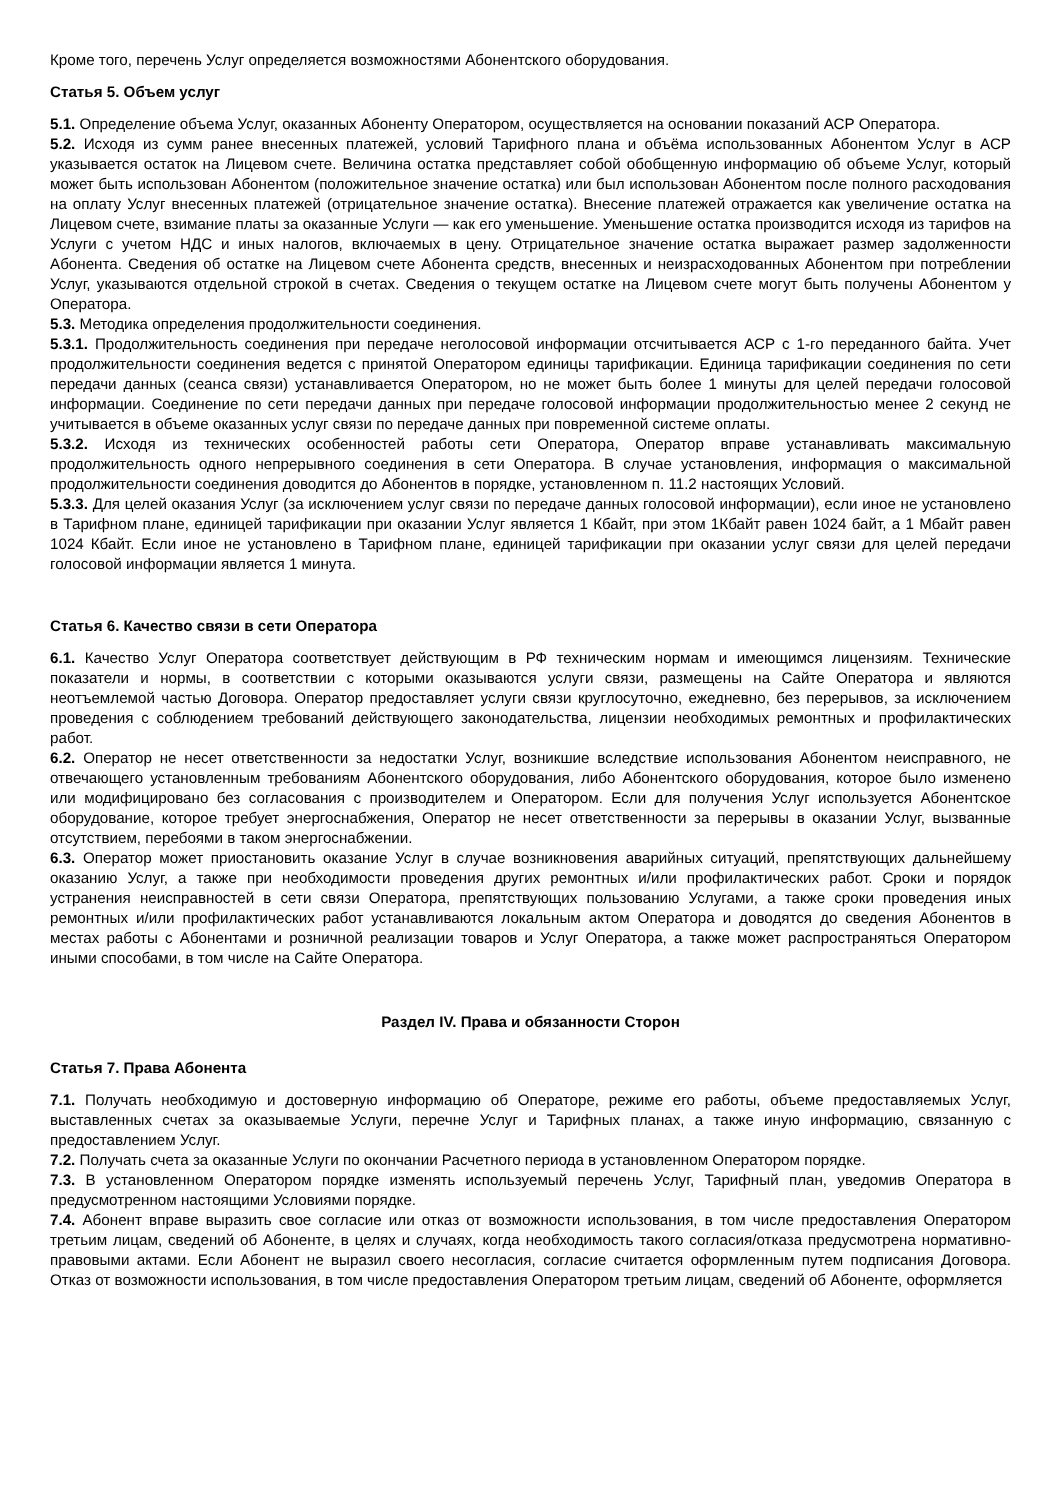Кроме того, перечень Услуг определяется возможностями Абонентского оборудования.
Статья 5. Объем услуг
5.1. Определение объема Услуг, оказанных Абоненту Оператором, осуществляется на основании показаний АСР Оператора.
5.2. Исходя из сумм ранее внесенных платежей, условий Тарифного плана и объёма использованных Абонентом Услуг в АСР указывается остаток на Лицевом счете. Величина остатка представляет собой обобщенную информацию об объеме Услуг, который может быть использован Абонентом (положительное значение остатка) или был использован Абонентом после полного расходования на оплату Услуг внесенных платежей (отрицательное значение остатка). Внесение платежей отражается как увеличение остатка на Лицевом счете, взимание платы за оказанные Услуги — как его уменьшение. Уменьшение остатка производится исходя из тарифов на Услуги с учетом НДС и иных налогов, включаемых в цену. Отрицательное значение остатка выражает размер задолженности Абонента. Сведения об остатке на Лицевом счете Абонента средств, внесенных и неизрасходованных Абонентом при потреблении Услуг, указываются отдельной строкой в счетах. Сведения о текущем остатке на Лицевом счете могут быть получены Абонентом у Оператора.
5.3. Методика определения продолжительности соединения.
5.3.1. Продолжительность соединения при передаче неголосовой информации отсчитывается АСР с 1-го переданного байта. Учет продолжительности соединения ведется с принятой Оператором единицы тарификации. Единица тарификации соединения по сети передачи данных (сеанса связи) устанавливается Оператором, но не может быть более 1 минуты для целей передачи голосовой информации. Соединение по сети передачи данных при передаче голосовой информации продолжительностью менее 2 секунд не учитывается в объеме оказанных услуг связи по передаче данных при повременной системе оплаты.
5.3.2. Исходя из технических особенностей работы сети Оператора, Оператор вправе устанавливать максимальную продолжительность одного непрерывного соединения в сети Оператора. В случае установления, информация о максимальной продолжительности соединения доводится до Абонентов в порядке, установленном п. 11.2 настоящих Условий.
5.3.3. Для целей оказания Услуг (за исключением услуг связи по передаче данных голосовой информации), если иное не установлено в Тарифном плане, единицей тарификации при оказании Услуг является 1 Кбайт, при этом 1Кбайт равен 1024 байт, а 1 Мбайт равен 1024 Кбайт. Если иное не установлено в Тарифном плане, единицей тарификации при оказании услуг связи для целей передачи голосовой информации является 1 минута.
Статья 6. Качество связи в сети Оператора
6.1. Качество Услуг Оператора соответствует действующим в РФ техническим нормам и имеющимся лицензиям. Технические показатели и нормы, в соответствии с которыми оказываются услуги связи, размещены на Сайте Оператора и являются неотъемлемой частью Договора. Оператор предоставляет услуги связи круглосуточно, ежедневно, без перерывов, за исключением проведения с соблюдением требований действующего законодательства, лицензии необходимых ремонтных и профилактических работ.
6.2. Оператор не несет ответственности за недостатки Услуг, возникшие вследствие использования Абонентом неисправного, не отвечающего установленным требованиям Абонентского оборудования, либо Абонентского оборудования, которое было изменено или модифицировано без согласования с производителем и Оператором. Если для получения Услуг используется Абонентское оборудование, которое требует энергоснабжения, Оператор не несет ответственности за перерывы в оказании Услуг, вызванные отсутствием, перебоями в таком энергоснабжении.
6.3. Оператор может приостановить оказание Услуг в случае возникновения аварийных ситуаций, препятствующих дальнейшему оказанию Услуг, а также при необходимости проведения других ремонтных и/или профилактических работ. Сроки и порядок устранения неисправностей в сети связи Оператора, препятствующих пользованию Услугами, а также сроки проведения иных ремонтных и/или профилактических работ устанавливаются локальным актом Оператора и доводятся до сведения Абонентов в местах работы с Абонентами и розничной реализации товаров и Услуг Оператора, а также может распространяться Оператором иными способами, в том числе на Сайте Оператора.
Раздел IV. Права и обязанности Сторон
Статья 7. Права Абонента
7.1. Получать необходимую и достоверную информацию об Операторе, режиме его работы, объеме предоставляемых Услуг, выставленных счетах за оказываемые Услуги, перечне Услуг и Тарифных планах, а также иную информацию, связанную с предоставлением Услуг.
7.2. Получать счета за оказанные Услуги по окончании Расчетного периода в установленном Оператором порядке.
7.3. В установленном Оператором порядке изменять используемый перечень Услуг, Тарифный план, уведомив Оператора в предусмотренном настоящими Условиями порядке.
7.4. Абонент вправе выразить свое согласие или отказ от возможности использования, в том числе предоставления Оператором третьим лицам, сведений об Абоненте, в целях и случаях, когда необходимость такого согласия/отказа предусмотрена нормативно-правовыми актами. Если Абонент не выразил своего несогласия, согласие считается оформленным путем подписания Договора. Отказ от возможности использования, в том числе предоставления Оператором третьим лицам, сведений об Абоненте, оформляется